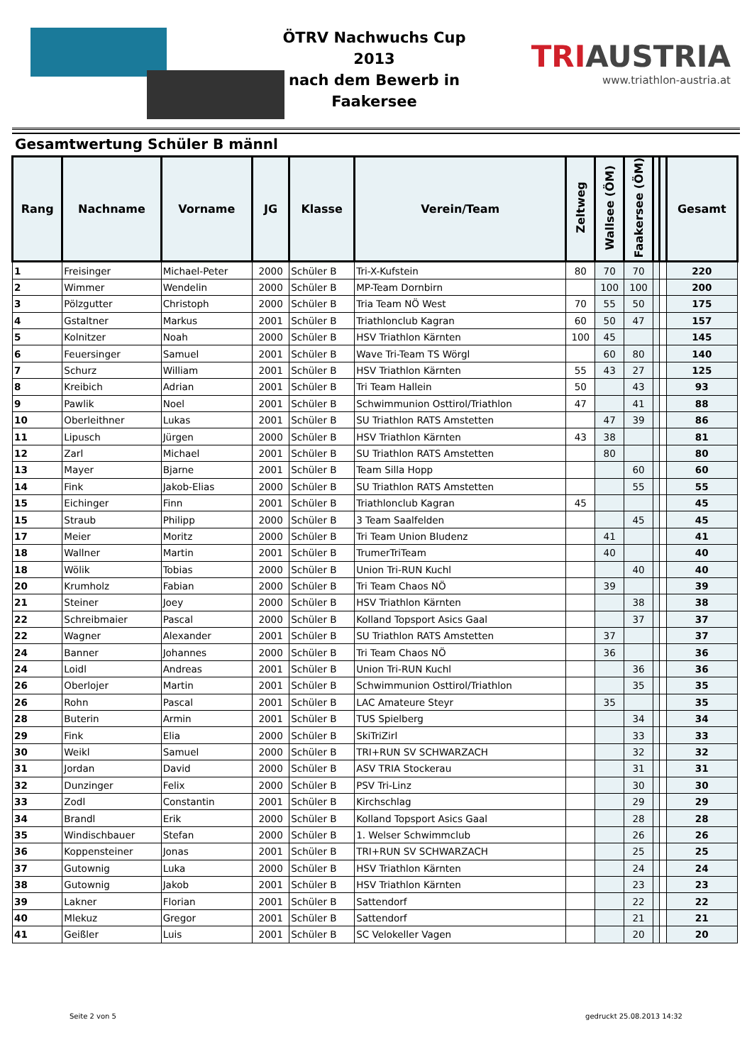ÖTRV Nachwuchs Cup 2013
nach dem Bewerb in
Faakersee
TRIAUSTRIA
www.triathlon-austria.at
Gesamtwertung Schüler B männl
| Rang | Nachname | Vorname | JG | Klasse | Verein/Team | Zeltweg | Wallsee (ÖM) | Faakersee (ÖM) | | | Gesamt |
| --- | --- | --- | --- | --- | --- | --- | --- | --- | --- | --- | --- |
| 1 | Freisinger | Michael-Peter | 2000 | Schüler B | Tri-X-Kufstein | 80 | 70 | 70 | | | 220 |
| 2 | Wimmer | Wendelin | 2000 | Schüler B | MP-Team Dornbirn | | 100 | 100 | | | 200 |
| 3 | Pölzgutter | Christoph | 2000 | Schüler B | Tria Team NÖ West | 70 | 55 | 50 | | | 175 |
| 4 | Gstaltner | Markus | 2001 | Schüler B | Triathlonclub Kagran | 60 | 50 | 47 | | | 157 |
| 5 | Kolnitzer | Noah | 2000 | Schüler B | HSV Triathlon Kärnten | 100 | 45 | | | | 145 |
| 6 | Feuersinger | Samuel | 2001 | Schüler B | Wave Tri-Team TS Wörgl | | 60 | 80 | | | 140 |
| 7 | Schurz | William | 2001 | Schüler B | HSV Triathlon Kärnten | 55 | 43 | 27 | | | 125 |
| 8 | Kreibich | Adrian | 2001 | Schüler B | Tri Team Hallein | 50 | | 43 | | | 93 |
| 9 | Pawlik | Noel | 2001 | Schüler B | Schwimmunion Osttirol/Triathlon | 47 | | 41 | | | 88 |
| 10 | Oberleithner | Lukas | 2001 | Schüler B | SU Triathlon RATS Amstetten | | 47 | 39 | | | 86 |
| 11 | Lipusch | Jürgen | 2000 | Schüler B | HSV Triathlon Kärnten | 43 | 38 | | | | 81 |
| 12 | Zarl | Michael | 2001 | Schüler B | SU Triathlon RATS Amstetten | | 80 | | | | 80 |
| 13 | Mayer | Bjarne | 2001 | Schüler B | Team Silla Hopp | | | 60 | | | 60 |
| 14 | Fink | Jakob-Elias | 2000 | Schüler B | SU Triathlon RATS Amstetten | | | 55 | | | 55 |
| 15 | Eichinger | Finn | 2001 | Schüler B | Triathlonclub Kagran | 45 | | | | | 45 |
| 15 | Straub | Philipp | 2000 | Schüler B | 3 Team Saalfelden | | | 45 | | | 45 |
| 17 | Meier | Moritz | 2000 | Schüler B | Tri Team Union Bludenz | | 41 | | | | 41 |
| 18 | Wallner | Martin | 2001 | Schüler B | TrumerTriTeam | | 40 | | | | 40 |
| 18 | Wölik | Tobias | 2000 | Schüler B | Union Tri-RUN Kuchl | | | 40 | | | 40 |
| 20 | Krumholz | Fabian | 2000 | Schüler B | Tri Team Chaos NÖ | | 39 | | | | 39 |
| 21 | Steiner | Joey | 2000 | Schüler B | HSV Triathlon Kärnten | | | 38 | | | 38 |
| 22 | Schreibmaier | Pascal | 2000 | Schüler B | Kolland Topsport Asics Gaal | | | 37 | | | 37 |
| 22 | Wagner | Alexander | 2001 | Schüler B | SU Triathlon RATS Amstetten | | 37 | | | | 37 |
| 24 | Banner | Johannes | 2000 | Schüler B | Tri Team Chaos NÖ | | 36 | | | | 36 |
| 24 | Loidl | Andreas | 2001 | Schüler B | Union Tri-RUN Kuchl | | | 36 | | | 36 |
| 26 | Oberlojer | Martin | 2001 | Schüler B | Schwimmunion Osttirol/Triathlon | | | 35 | | | 35 |
| 26 | Rohn | Pascal | 2001 | Schüler B | LAC Amateure Steyr | | 35 | | | | 35 |
| 28 | Buterin | Armin | 2001 | Schüler B | TUS Spielberg | | | 34 | | | 34 |
| 29 | Fink | Elia | 2000 | Schüler B | SkiTriZirl | | | 33 | | | 33 |
| 30 | Weikl | Samuel | 2000 | Schüler B | TRI+RUN SV SCHWARZACH | | | 32 | | | 32 |
| 31 | Jordan | David | 2000 | Schüler B | ASV TRIA Stockerau | | | 31 | | | 31 |
| 32 | Dunzinger | Felix | 2000 | Schüler B | PSV Tri-Linz | | | 30 | | | 30 |
| 33 | Zodl | Constantin | 2001 | Schüler B | Kirchschlag | | | 29 | | | 29 |
| 34 | Brandl | Erik | 2000 | Schüler B | Kolland Topsport Asics Gaal | | | 28 | | | 28 |
| 35 | Windischbauer | Stefan | 2000 | Schüler B | 1. Welser Schwimmclub | | | 26 | | | 26 |
| 36 | Koppensteiner | Jonas | 2001 | Schüler B | TRI+RUN SV SCHWARZACH | | | 25 | | | 25 |
| 37 | Gutownig | Luka | 2000 | Schüler B | HSV Triathlon Kärnten | | | 24 | | | 24 |
| 38 | Gutownig | Jakob | 2001 | Schüler B | HSV Triathlon Kärnten | | | 23 | | | 23 |
| 39 | Lakner | Florian | 2001 | Schüler B | Sattendorf | | | 22 | | | 22 |
| 40 | Mlekuz | Gregor | 2001 | Schüler B | Sattendorf | | | 21 | | | 21 |
| 41 | Geißler | Luis | 2001 | Schüler B | SC Velokeller Vagen | | | 20 | | | 20 |
Seite 2 von 5 gedruckt 25.08.2013 14:32